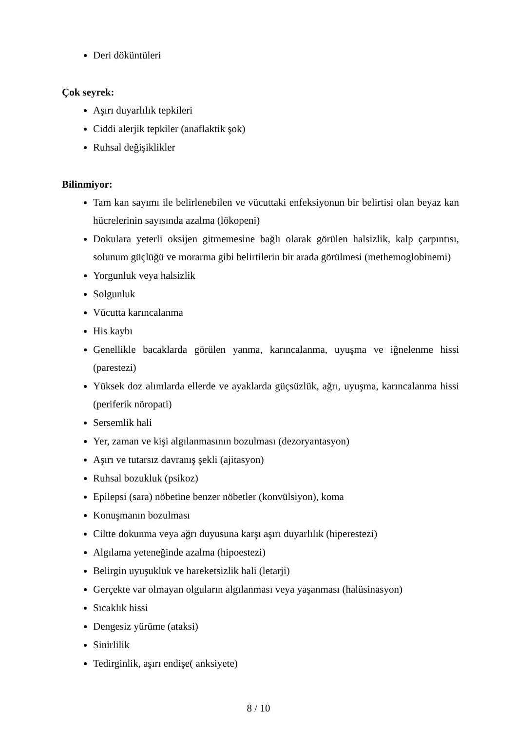Deri döküntüleri
Çok seyrek:
Aşırı duyarlılık tepkileri
Ciddi alerjik tepkiler (anaflaktik şok)
Ruhsal değişiklikler
Bilinmiyor:
Tam kan sayımı ile belirlenebilen ve vücuttaki enfeksiyonun bir belirtisi olan beyaz kan hücrelerinin sayısında azalma (lökopeni)
Dokulara yeterli oksijen gitmemesine bağlı olarak görülen halsizlik, kalp çarpıntısı, solunum güçlüğü ve morarma gibi belirtilerin bir arada görülmesi (methemoglobinemi)
Yorgunluk veya halsizlik
Solgunluk
Vücutta karıncalanma
His kaybı
Genellikle bacaklarda görülen yanma, karıncalanma, uyuşma ve iğnelenme hissi (parestezi)
Yüksek doz alımlarda ellerde ve ayaklarda güçsüzlük, ağrı, uyuşma, karıncalanma hissi (periferik nöropati)
Sersemlik hali
Yer, zaman ve kişi algılanmasının bozulması (dezoryantasyon)
Aşırı ve tutarsız davranış şekli (ajitasyon)
Ruhsal bozukluk (psikoz)
Epilepsi (sara) nöbetine benzer nöbetler (konvülsiyon), koma
Konuşmanın bozulması
Ciltte dokunma veya ağrı duyusuna karşı aşırı duyarlılık (hiperestezi)
Algılama yeteneğinde azalma (hipoestezi)
Belirgin uyuşukluk ve hareketsizlik hali (letarji)
Gerçekte var olmayan olguların algılanması veya yaşanması (halüsinasyon)
Sıcaklık hissi
Dengesiz yürüme (ataksi)
Sinirlilik
Tedirginlik, aşırı endişe( anksiyete)
8 / 10